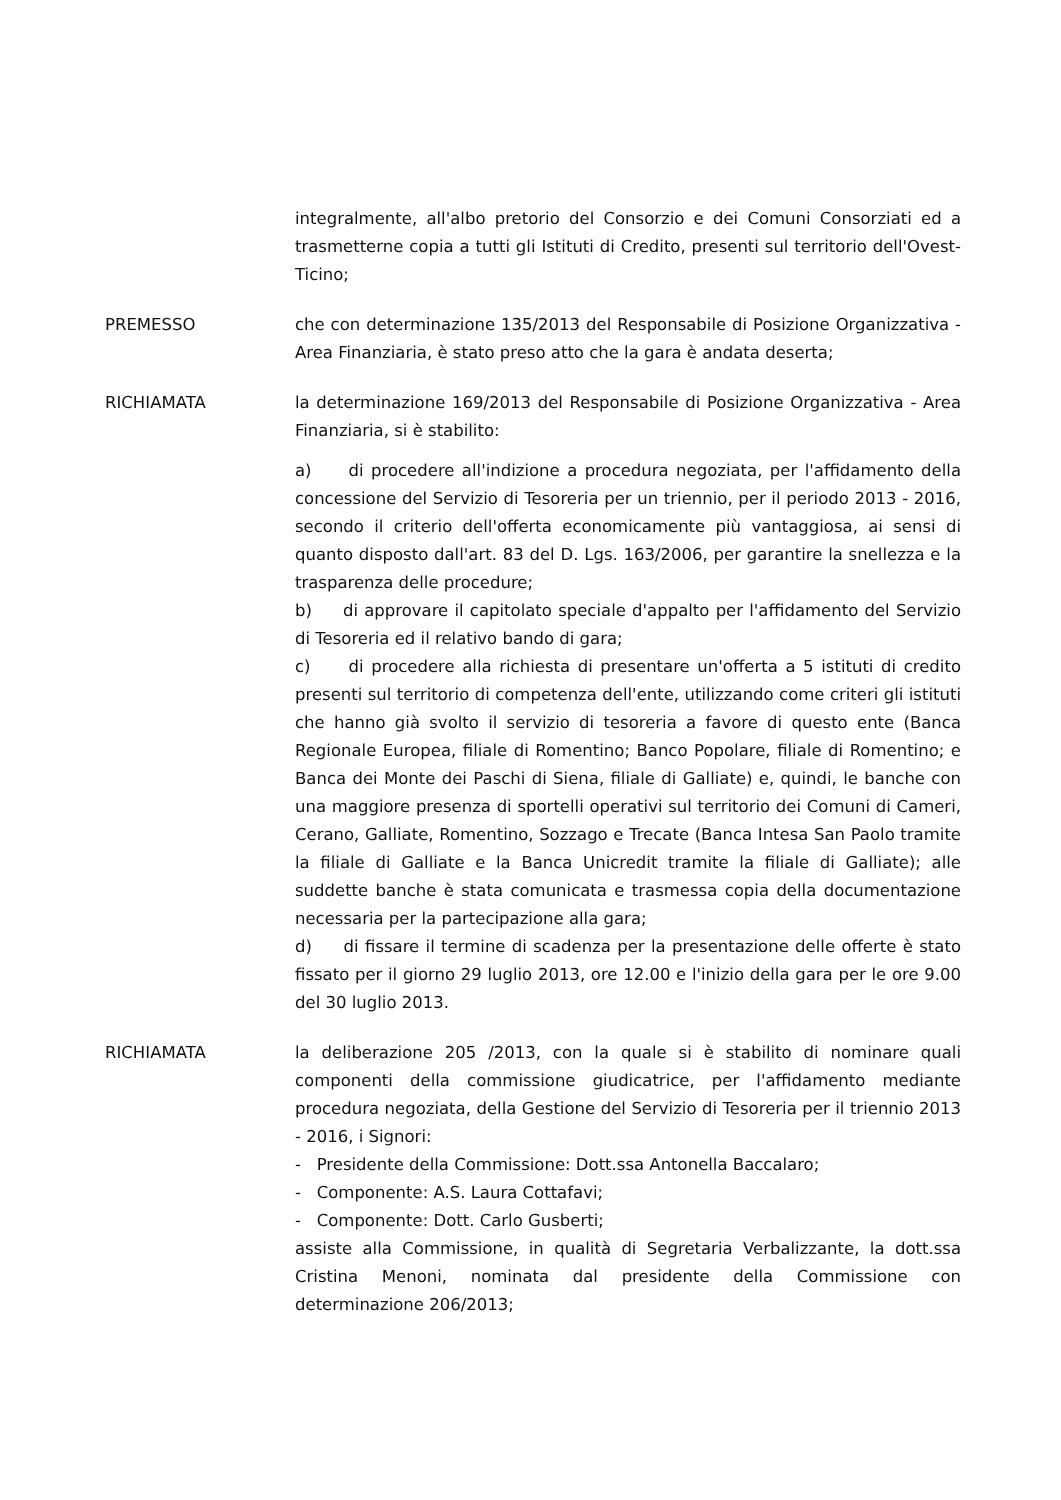integralmente, all'albo pretorio del Consorzio e dei Comuni Consorziati ed a trasmetterne copia a tutti gli Istituti di Credito, presenti sul territorio dell'Ovest-Ticino;
PREMESSO che con determinazione 135/2013 del Responsabile di Posizione Organizzativa - Area Finanziaria, è stato preso atto che la gara è andata deserta;
RICHIAMATA la determinazione 169/2013 del Responsabile di Posizione Organizzativa - Area Finanziaria, si è stabilito:
a) di procedere all'indizione a procedura negoziata, per l'affidamento della concessione del Servizio di Tesoreria per un triennio, per il periodo 2013 - 2016, secondo il criterio dell'offerta economicamente più vantaggiosa, ai sensi di quanto disposto dall'art. 83 del D. Lgs. 163/2006, per garantire la snellezza e la trasparenza delle procedure;
b) di approvare il capitolato speciale d'appalto per l'affidamento del Servizio di Tesoreria ed il relativo bando di gara;
c) di procedere alla richiesta di presentare un'offerta a 5 istituti di credito presenti sul territorio di competenza dell'ente, utilizzando come criteri gli istituti che hanno già svolto il servizio di tesoreria a favore di questo ente (Banca Regionale Europea, filiale di Romentino; Banco Popolare, filiale di Romentino; e Banca dei Monte dei Paschi di Siena, filiale di Galliate) e, quindi, le banche con una maggiore presenza di sportelli operativi sul territorio dei Comuni di Cameri, Cerano, Galliate, Romentino, Sozzago e Trecate (Banca Intesa San Paolo tramite la filiale di Galliate e la Banca Unicredit tramite la filiale di Galliate); alle suddette banche è stata comunicata e trasmessa copia della documentazione necessaria per la partecipazione alla gara;
d) di fissare il termine di scadenza per la presentazione delle offerte è stato fissato per il giorno 29 luglio 2013, ore 12.00 e l'inizio della gara per le ore 9.00 del 30 luglio 2013.
RICHIAMATA la deliberazione 205 /2013, con la quale si è stabilito di nominare quali componenti della commissione giudicatrice, per l'affidamento mediante procedura negoziata, della Gestione del Servizio di Tesoreria per il triennio 2013 - 2016, i Signori:
- Presidente della Commissione: Dott.ssa Antonella Baccalaro;
- Componente: A.S. Laura Cottafavi;
- Componente: Dott. Carlo Gusberti;
assiste alla Commissione, in qualità di Segretaria Verbalizzante, la dott.ssa Cristina Menoni, nominata dal presidente della Commissione con determinazione 206/2013;